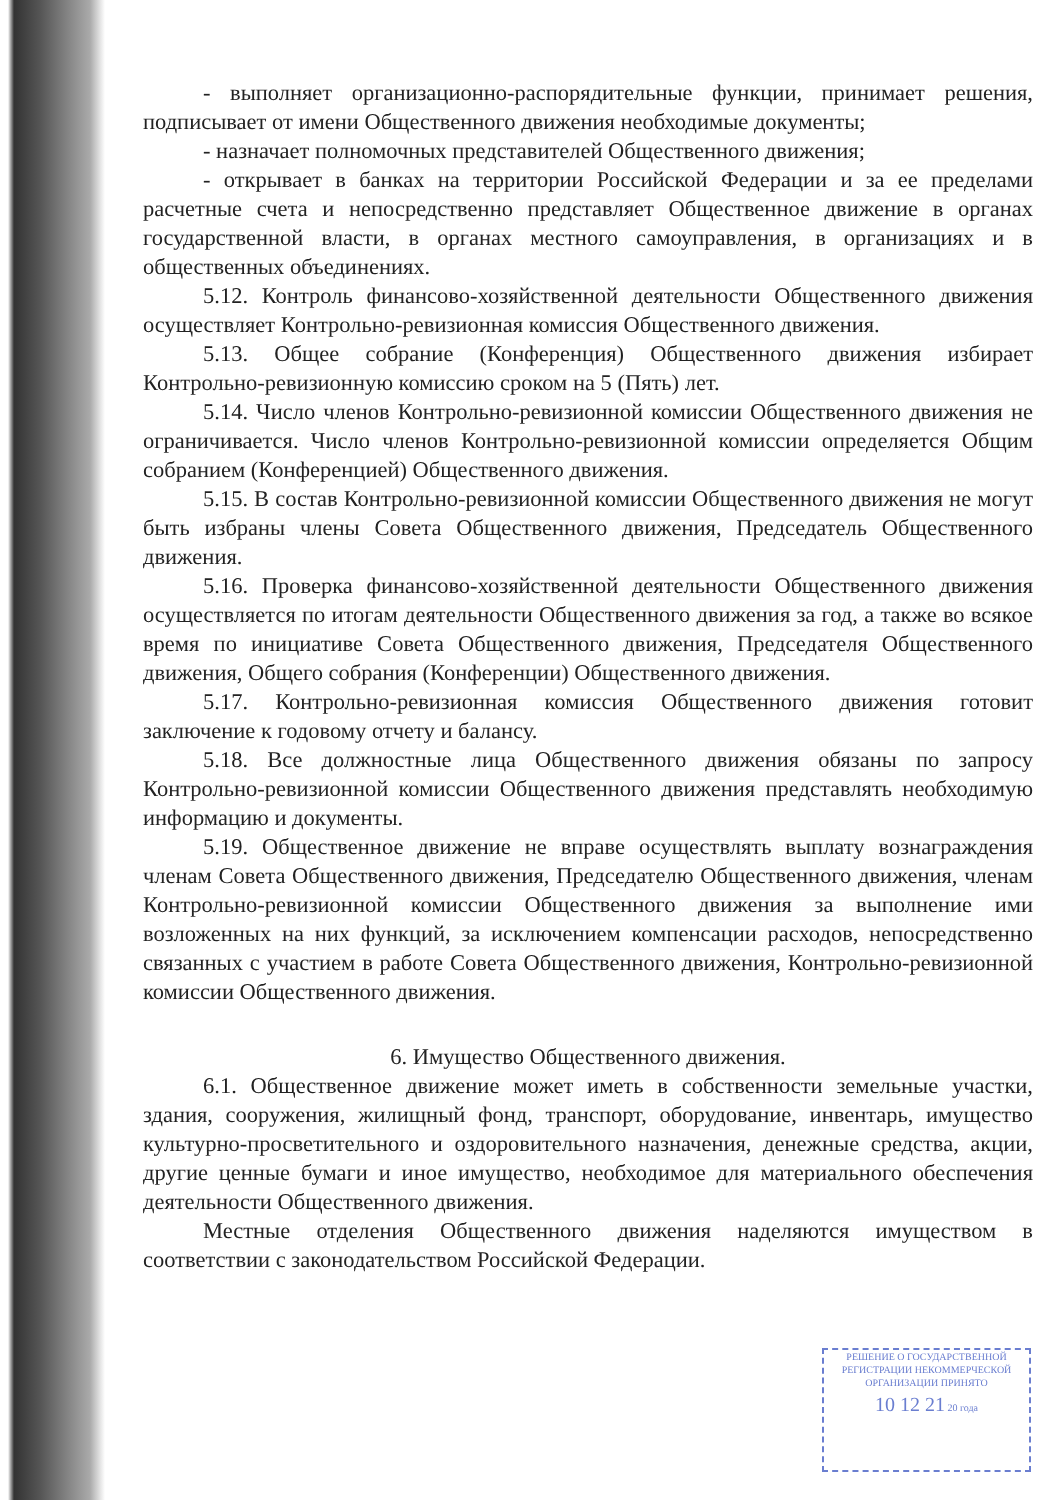- выполняет организационно-распорядительные функции, принимает решения, подписывает от имени Общественного движения необходимые документы;
- назначает полномочных представителей Общественного движения;
- открывает в банках на территории Российской Федерации и за ее пределами расчетные счета и непосредственно представляет Общественное движение в органах государственной власти, в органах местного самоуправления, в организациях и в общественных объединениях.
5.12. Контроль финансово-хозяйственной деятельности Общественного движения осуществляет Контрольно-ревизионная комиссия Общественного движения.
5.13. Общее собрание (Конференция) Общественного движения избирает Контрольно-ревизионную комиссию сроком на 5 (Пять) лет.
5.14. Число членов Контрольно-ревизионной комиссии Общественного движения не ограничивается. Число членов Контрольно-ревизионной комиссии определяется Общим собранием (Конференцией) Общественного движения.
5.15. В состав Контрольно-ревизионной комиссии Общественного движения не могут быть избраны члены Совета Общественного движения, Председатель Общественного движения.
5.16. Проверка финансово-хозяйственной деятельности Общественного движения осуществляется по итогам деятельности Общественного движения за год, а также во всякое время по инициативе Совета Общественного движения, Председателя Общественного движения, Общего собрания (Конференции) Общественного движения.
5.17. Контрольно-ревизионная комиссия Общественного движения готовит заключение к годовому отчету и балансу.
5.18. Все должностные лица Общественного движения обязаны по запросу Контрольно-ревизионной комиссии Общественного движения представлять необходимую информацию и документы.
5.19. Общественное движение не вправе осуществлять выплату вознаграждения членам Совета Общественного движения, Председателю Общественного движения, членам Контрольно-ревизионной комиссии Общественного движения за выполнение ими возложенных на них функций, за исключением компенсации расходов, непосредственно связанных с участием в работе Совета Общественного движения, Контрольно-ревизионной комиссии Общественного движения.
6. Имущество Общественного движения.
6.1. Общественное движение может иметь в собственности земельные участки, здания, сооружения, жилищный фонд, транспорт, оборудование, инвентарь, имущество культурно-просветительного и оздоровительного назначения, денежные средства, акции, другие ценные бумаги и иное имущество, необходимое для материального обеспечения деятельности Общественного движения.
Местные отделения Общественного движения наделяются имуществом в соответствии с законодательством Российской Федерации.
РЕШЕНИЕ О ГОСУДАРСТВЕННОЙ РЕГИСТРАЦИИ НЕКОММЕРЧЕСКОЙ ОРГАНИЗАЦИИ ПРИНЯТО
10 12 21 20 года